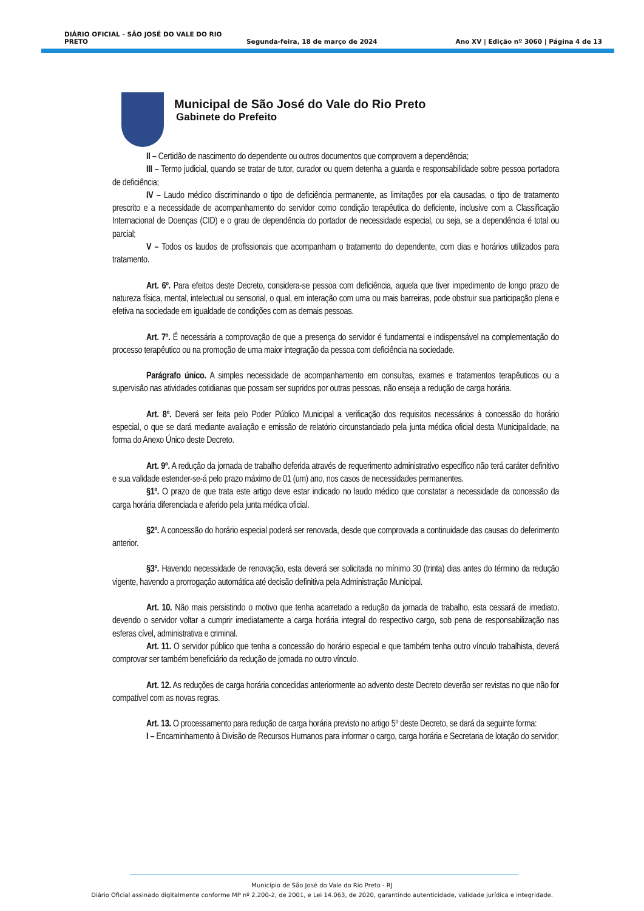DIÁRIO OFICIAL - SÃO JOSÉ DO VALE DO RIO PRETO Segunda-feira, 18 de março de 2024 Ano XV | Edição nº 3060 | Página 4 de 13
Municipal de São José do Vale do Rio Preto
Gabinete do Prefeito
II – Certidão de nascimento do dependente ou outros documentos que comprovem a dependência;
III – Termo judicial, quando se tratar de tutor, curador ou quem detenha a guarda e responsabilidade sobre pessoa portadora de deficiência;
IV – Laudo médico discriminando o tipo de deficiência permanente, as limitações por ela causadas, o tipo de tratamento prescrito e a necessidade de acompanhamento do servidor como condição terapêutica do deficiente, inclusive com a Classificação Internacional de Doenças (CID) e o grau de dependência do portador de necessidade especial, ou seja, se a dependência é total ou parcial;
V – Todos os laudos de profissionais que acompanham o tratamento do dependente, com dias e horários utilizados para tratamento.
Art. 6º. Para efeitos deste Decreto, considera-se pessoa com deficiência, aquela que tiver impedimento de longo prazo de natureza física, mental, intelectual ou sensorial, o qual, em interação com uma ou mais barreiras, pode obstruir sua participação plena e efetiva na sociedade em igualdade de condições com as demais pessoas.
Art. 7º. É necessária a comprovação de que a presença do servidor é fundamental e indispensável na complementação do processo terapêutico ou na promoção de uma maior integração da pessoa com deficiência na sociedade.
Parágrafo único. A simples necessidade de acompanhamento em consultas, exames e tratamentos terapêuticos ou a supervisão nas atividades cotidianas que possam ser supridos por outras pessoas, não enseja a redução de carga horária.
Art. 8º. Deverá ser feita pelo Poder Público Municipal a verificação dos requisitos necessários à concessão do horário especial, o que se dará mediante avaliação e emissão de relatório circunstanciado pela junta médica oficial desta Municipalidade, na forma do Anexo Único deste Decreto.
Art. 9º. A redução da jornada de trabalho deferida através de requerimento administrativo específico não terá caráter definitivo e sua validade estender-se-á pelo prazo máximo de 01 (um) ano, nos casos de necessidades permanentes.
§1º. O prazo de que trata este artigo deve estar indicado no laudo médico que constatar a necessidade da concessão da carga horária diferenciada e aferido pela junta médica oficial.
§2º. A concessão do horário especial poderá ser renovada, desde que comprovada a continuidade das causas do deferimento anterior.
§3º. Havendo necessidade de renovação, esta deverá ser solicitada no mínimo 30 (trinta) dias antes do término da redução vigente, havendo a prorrogação automática até decisão definitiva pela Administração Municipal.
Art. 10. Não mais persistindo o motivo que tenha acarretado a redução da jornada de trabalho, esta cessará de imediato, devendo o servidor voltar a cumprir imediatamente a carga horária integral do respectivo cargo, sob pena de responsabilização nas esferas cível, administrativa e criminal.
Art. 11. O servidor público que tenha a concessão do horário especial e que também tenha outro vínculo trabalhista, deverá comprovar ser também beneficiário da redução de jornada no outro vínculo.
Art. 12. As reduções de carga horária concedidas anteriormente ao advento deste Decreto deverão ser revistas no que não for compatível com as novas regras.
Art. 13. O processamento para redução de carga horária previsto no artigo 5º deste Decreto, se dará da seguinte forma:
I – Encaminhamento à Divisão de Recursos Humanos para informar o cargo, carga horária e Secretaria de lotação do servidor;
Município de São José do Vale do Rio Preto - RJ
Diário Oficial assinado digitalmente conforme MP nº 2.200-2, de 2001, e Lei 14.063, de 2020, garantindo autenticidade, validade jurídica e integridade.